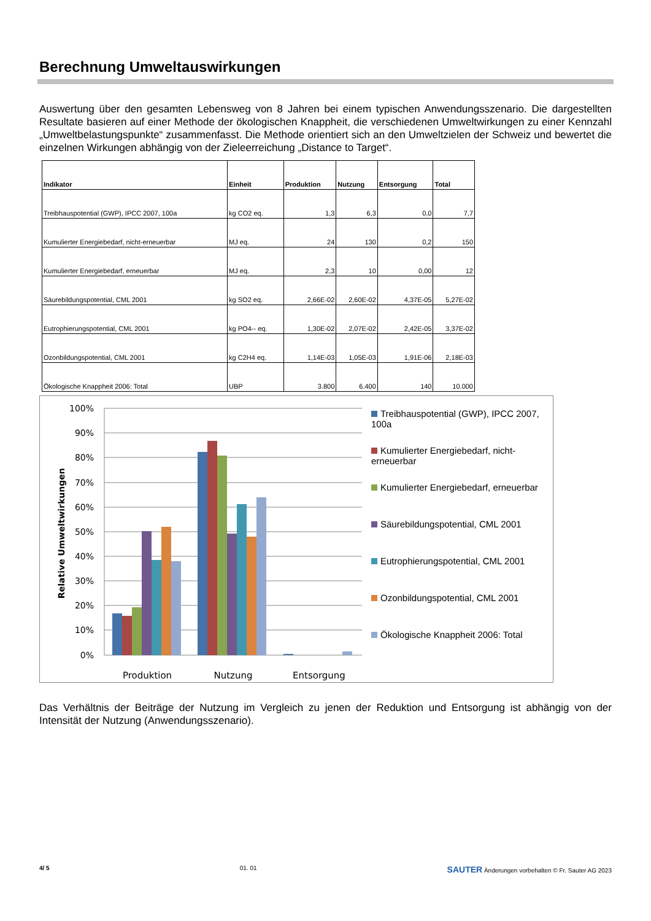Berechnung Umweltauswirkungen
Auswertung über den gesamten Lebensweg von 8 Jahren bei einem typischen Anwendungsszenario. Die dargestellten Resultate basieren auf einer Methode der ökologischen Knappheit, die verschiedenen Umweltwirkungen zu einer Kennzahl „Umweltbelastungspunkte“ zusammenfasst. Die Methode orientiert sich an den Umweltzielen der Schweiz und bewertet die einzelnen Wirkungen abhängig von der Zieleerreichung „Distance to Target“.
| Indikator | Einheit | Produktion | Nutzung | Entsorgung | Total |
| --- | --- | --- | --- | --- | --- |
| Treibhauspotential (GWP), IPCC 2007, 100a | kg CO2 eq. | 1,3 | 6,3 | 0,0 | 7,7 |
| Kumulierter Energiebedarf, nicht-erneuerbar | MJ eq. | 24 | 130 | 0,2 | 150 |
| Kumulierter Energiebedarf, erneuerbar | MJ eq. | 2,3 | 10 | 0,00 | 12 |
| Säurebildungspotential, CML 2001 | kg SO2 eq. | 2,66E-02 | 2,60E-02 | 4,37E-05 | 5,27E-02 |
| Eutrophierungspotential, CML 2001 | kg PO4-- eq. | 1,30E-02 | 2,07E-02 | 2,42E-05 | 3,37E-02 |
| Ozonbildungspotential, CML 2001 | kg C2H4 eq. | 1,14E-03 | 1,05E-03 | 1,91E-06 | 2,18E-03 |
| Ökologische Knappheit 2006: Total | UBP | 3.800 | 6.400 | 140 | 10.000 |
Relative Umweltwirkungen
100%
90%
80%
70%
60%
50%
40%
30%
20%
10%
0%
Produktion
Nutzung
Entsorgung
Treibhauspotential (GWP), IPCC 2007, 100a
Kumulierter Energiebedarf, nicht-erneuerbar
Kumulierter Energiebedarf, erneuerbar
Säurebildungspotential, CML 2001
Eutrophierungspotential, CML 2001
Ozonbildungspotential, CML 2001
Ökologische Knappheit 2006: Total
Das Verhältnis der Beiträge der Nutzung im Vergleich zu jenen der Reduktion und Entsorgung ist abhängig von der Intensität der Nutzung (Anwendungsszenario).
4/ 5 01. 01 SAUTER Änderungen vorbehalten © Fr. Sauter AG 2023